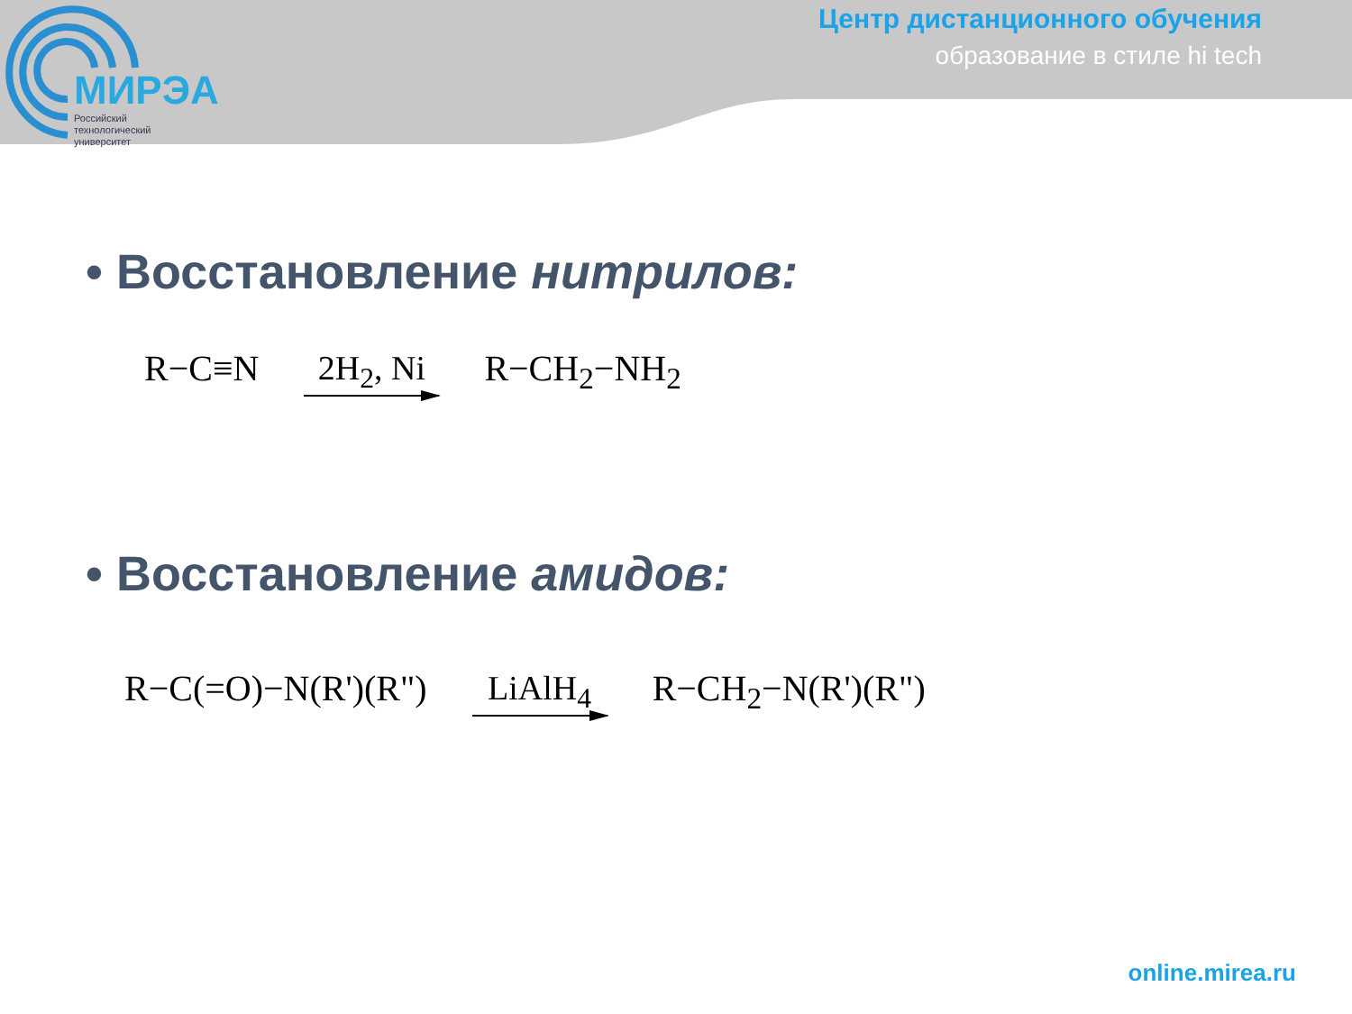МИРЭА
Российский
технологический
университет
Центр дистанционного обучения
образование в стиле hi tech
• Восстановление нитрилов:
R−C≡N 2H<sub>2</sub>, Ni R−CH<sub>2</sub>−NH<sub>2</sub>
• Восстановление амидов:
R−C(=O)−N(R')(R") LiAlH<sub>4</sub> R−CH<sub>2</sub>−N(R')(R")
online.mirea.ru